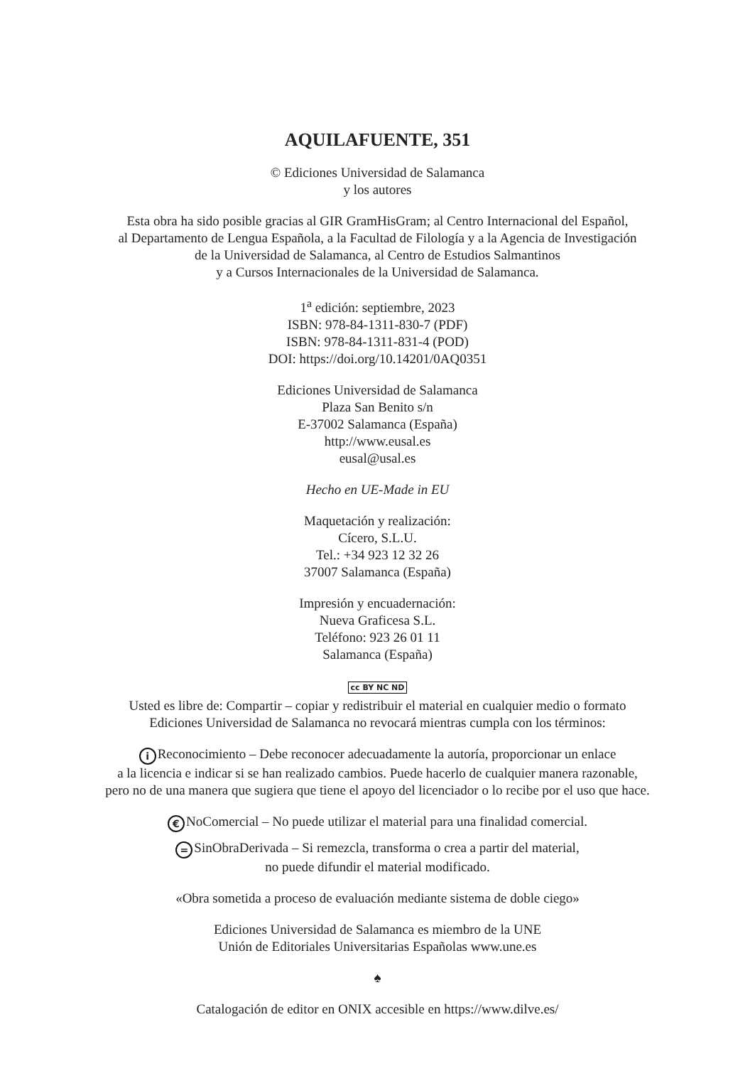AQUILAFUENTE, 351
© Ediciones Universidad de Salamanca
y los autores
Esta obra ha sido posible gracias al GIR GramHisGram; al Centro Internacional del Español,
al Departamento de Lengua Española, a la Facultad de Filología y a la Agencia de Investigación
de la Universidad de Salamanca, al Centro de Estudios Salmantinos
y a Cursos Internacionales de la Universidad de Salamanca.
1<sup>a</sup> edición: septiembre, 2023
ISBN: 978-84-1311-830-7 (PDF)
ISBN: 978-84-1311-831-4 (POD)
DOI: https://doi.org/10.14201/0AQ0351
Ediciones Universidad de Salamanca
Plaza San Benito s/n
E-37002 Salamanca (España)
http://www.eusal.es
eusal@usal.es
Hecho en UE-Made in EU
Maquetación y realización:
Cícero, S.L.U.
Tel.: +34 923 12 32 26
37007 Salamanca (España)
Impresión y encuadernación:
Nueva Graficesa S.L.
Teléfono: 923 26 01 11
Salamanca (España)
cc BY NC ND
Usted es libre de: Compartir – copiar y redistribuir el material en cualquier medio o formato
Ediciones Universidad de Salamanca no revocará mientras cumpla con los términos:
i Reconocimiento – Debe reconocer adecuadamente la autoría, proporcionar un enlace
a la licencia e indicar si se han realizado cambios. Puede hacerlo de cualquier manera razonable,
pero no de una manera que sugiera que tiene el apoyo del licenciador o lo recibe por el uso que hace.
€ NoComercial – No puede utilizar el material para una finalidad comercial.
= SinObraDerivada – Si remezcla, transforma o crea a partir del material,
no puede difundir el material modificado.
«Obra sometida a proceso de evaluación mediante sistema de doble ciego»
Ediciones Universidad de Salamanca es miembro de la UNE
Unión de Editoriales Universitarias Españolas www.une.es
♠
Catalogación de editor en ONIX accesible en https://www.dilve.es/